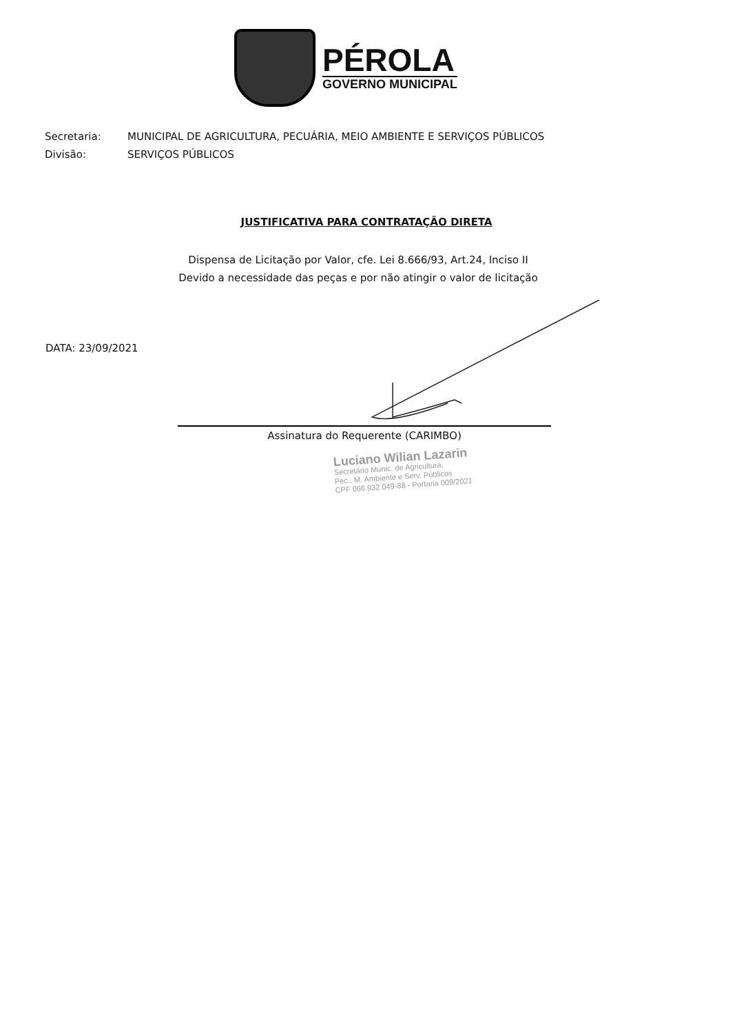PÉROLA
GOVERNO MUNICIPAL
Secretaria: MUNICIPAL DE AGRICULTURA, PECUÁRIA, MEIO AMBIENTE E SERVIÇOS PÚBLICOS
Divisão: SERVIÇOS PÚBLICOS
JUSTIFICATIVA PARA CONTRATAÇÃO DIRETA
Dispensa de Licitação por Valor, cfe. Lei 8.666/93, Art.24, Inciso II
Devido a necessidade das peças e por não atingir o valor de licitação
DATA: 23/09/2021
Assinatura do Requerente (CARIMBO)
Luciano Wilian Lazarin
Secretário Munic. de Agricultura,
Pec., M. Ambiente e Serv. Públicos
CPF 066.932.049-88 - Portaria 009/2021